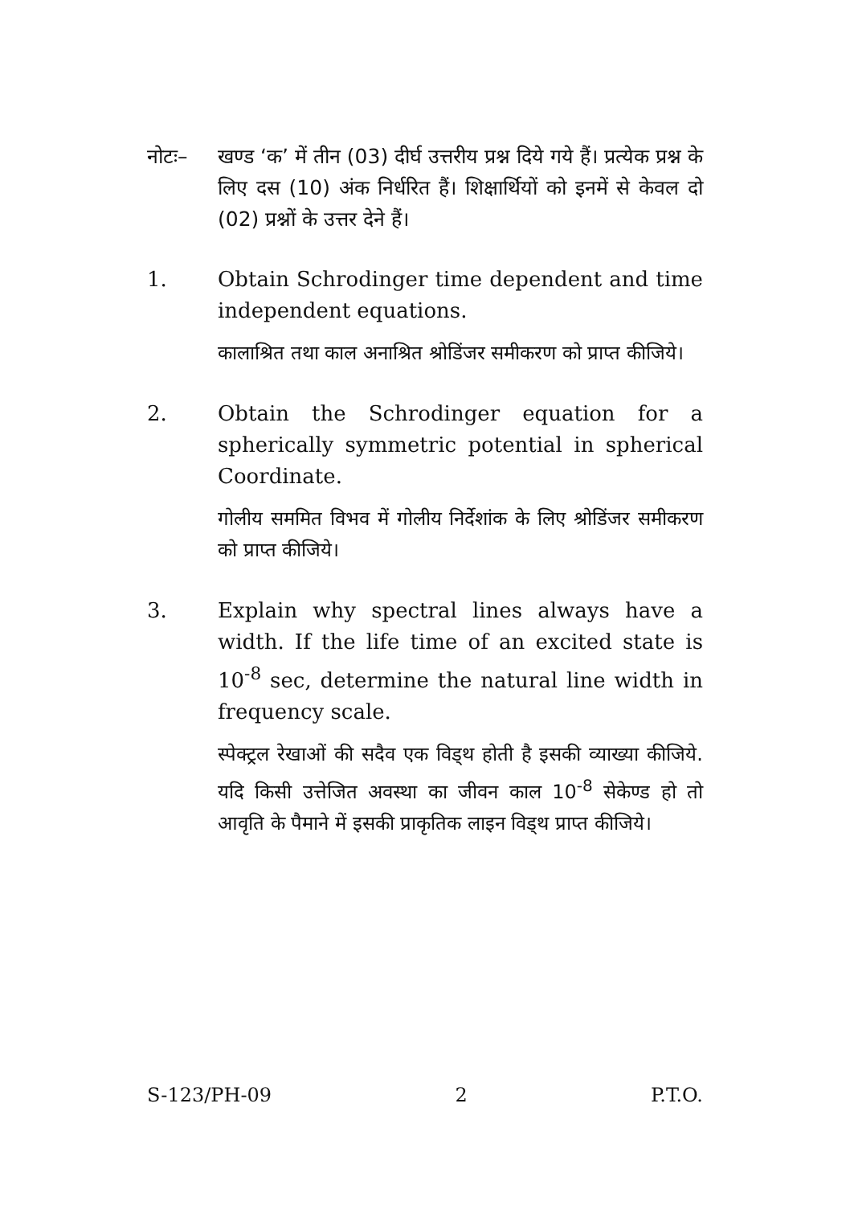नोटः– खण्ड ‘क’ में तीन (03) दीर्घ उत्तरीय प्रश्न दिये गये हैं। प्रत्येक प्रश्न के लिए दस (10) अंक निर्धरित हैं। शिक्षार्थियों को इनमें से केवल दो (02) प्रश्नों के उत्तर देने हैं।
1. Obtain Schrodinger time dependent and time independent equations.
कालाश्रित तथा काल अनाश्रित श्रोडिंजर समीकरण को प्राप्त कीजिये।
2. Obtain the Schrodinger equation for a spherically symmetric potential in spherical Coordinate.
गोलीय सममित विभव में गोलीय निर्देशांक के लिए श्रोडिंजर समीकरण को प्राप्त कीजिये।
3. Explain why spectral lines always have a width. If the life time of an excited state is 10<sup>-8</sup> sec, determine the natural line width in frequency scale.
स्पेक्ट्रल रेखाओं की सदैव एक विड्थ होती है इसकी व्याख्या कीजिये. यदि किसी उत्तेजित अवस्था का जीवन काल 10<sup>-8</sup> सेकेण्ड हो तो आवृति के पैमाने में इसकी प्राकृतिक लाइन विड्थ प्राप्त कीजिये।
S-123/PH-09 2 P.T.O.